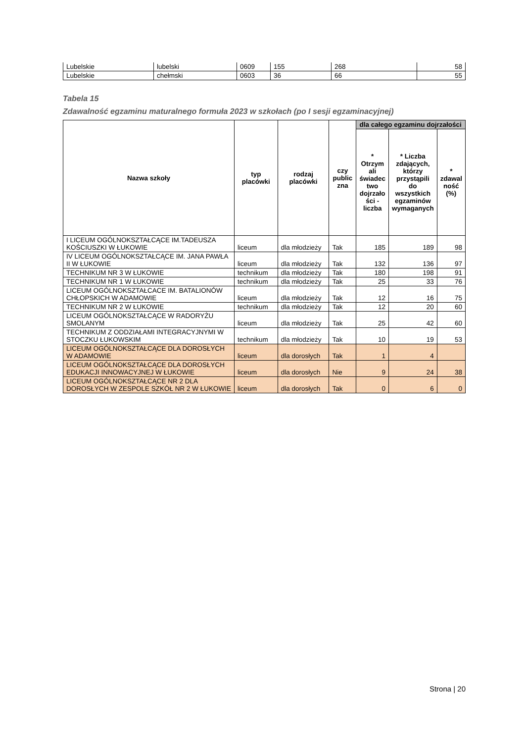| Lubelskie | lubelski | 0609 | 155 | 268 | 58 |
| Lubelskie | chełmski | 0603 | 36 | 66 | 55 |
Tabela 15
Zdawalność egzaminu maturalnego formuła 2023 w szkołach (po I sesji egzaminacyjnej)
| Nazwa szkoły | typ placówki | rodzaj placówki | czy public zna | dla całego egzaminu dojrzałości | | |
| --- | --- | --- | --- | --- | --- | --- |
| | | | | * Otrzym ali świadec two dojrzało ści - liczba | * Liczba zdających, którzy przystąpili do wszystkich egzaminów wymaganych | * zdawal ność (%) |
| I LICEUM OGÓLNOKSZTAŁCĄCE IM.TADEUSZA KOŚCIUSZKI W ŁUKOWIE | liceum | dla młodzieży | Tak | 185 | 189 | 98 |
| IV LICEUM OGÓLNOKSZTAŁCĄCE IM. JANA PAWŁA II W ŁUKOWIE | liceum | dla młodzieży | Tak | 132 | 136 | 97 |
| TECHNIKUM NR 3 W ŁUKOWIE | technikum | dla młodzieży | Tak | 180 | 198 | 91 |
| TECHNIKUM NR 1 W ŁUKOWIE | technikum | dla młodzieży | Tak | 25 | 33 | 76 |
| LICEUM OGÓLNOKSZTAŁCACE IM. BATALIONÓW CHŁOPSKICH W ADAMOWIE | liceum | dla młodzieży | Tak | 12 | 16 | 75 |
| TECHNIKUM NR 2 W ŁUKOWIE | technikum | dla młodzieży | Tak | 12 | 20 | 60 |
| LICEUM OGÓLNOKSZTAŁCĄCE W RADORYŻU SMOLANYM | liceum | dla młodzieży | Tak | 25 | 42 | 60 |
| TECHNIKUM Z ODDZIAŁAMI INTEGRACYJNYMI W STOCZKU ŁUKOWSKIM | technikum | dla młodzieży | Tak | 10 | 19 | 53 |
| LICEUM OGÓLNOKSZTAŁCĄCE DLA DOROSŁYCH W ADAMOWIE | liceum | dla dorosłych | Tak | 1 | 4 | |
| LICEUM OGÓLNOKSZTAŁCĄCE DLA DOROSŁYCH EDUKACJI INNOWACYJNEJ W ŁUKOWIE | liceum | dla dorosłych | Nie | 9 | 24 | 38 |
| LICEUM OGÓLNOKSZTAŁCĄCE NR 2 DLA DOROSŁYCH W ZESPOLE SZKÓŁ NR 2 W ŁUKOWIE | liceum | dla dorosłych | Tak | 0 | 6 | 0 |
Strona | 20